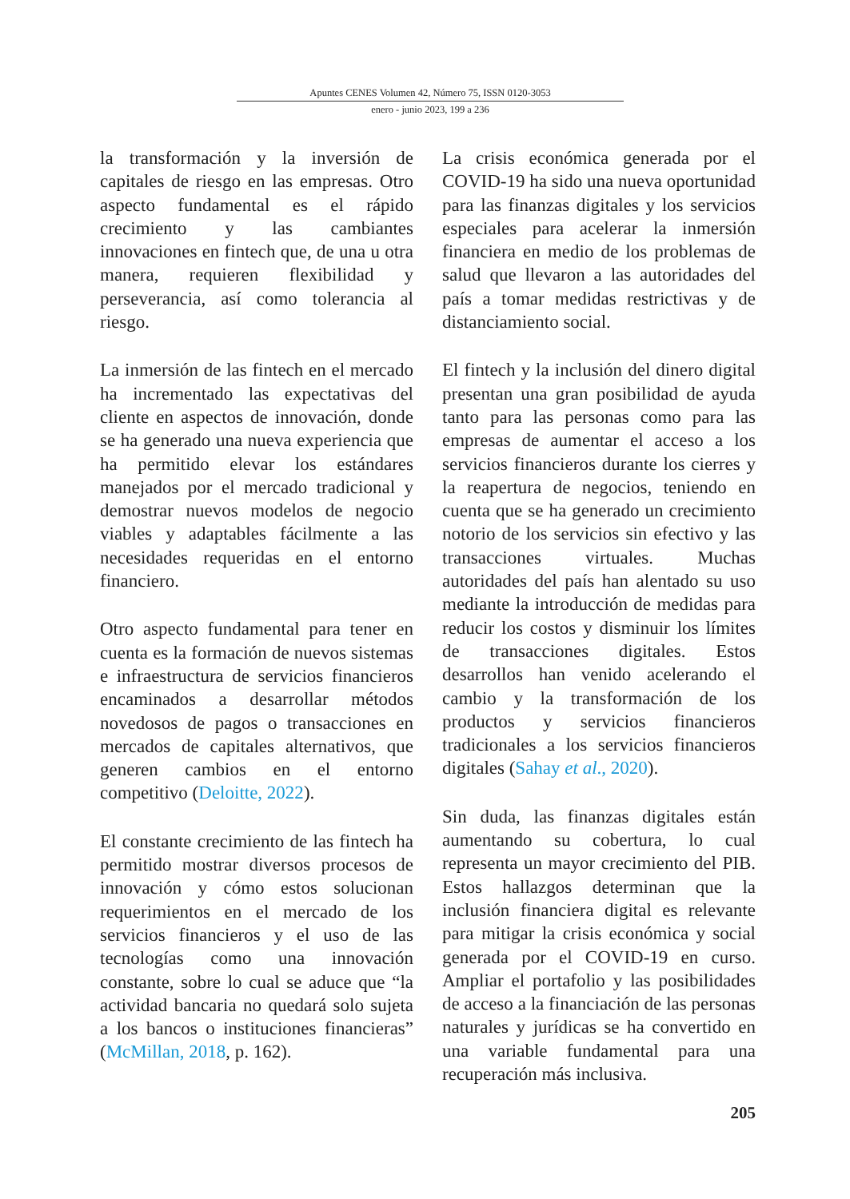Apuntes CENES Volumen 42, Número 75, ISSN 0120-3053
enero - junio 2023, 199 a 236
la transformación y la inversión de capitales de riesgo en las empresas. Otro aspecto fundamental es el rápido crecimiento y las cambiantes innovaciones en fintech que, de una u otra manera, requieren flexibilidad y perseverancia, así como tolerancia al riesgo.
La inmersión de las fintech en el mercado ha incrementado las expectativas del cliente en aspectos de innovación, donde se ha generado una nueva experiencia que ha permitido elevar los estándares manejados por el mercado tradicional y demostrar nuevos modelos de negocio viables y adaptables fácilmente a las necesidades requeridas en el entorno financiero.
Otro aspecto fundamental para tener en cuenta es la formación de nuevos sistemas e infraestructura de servicios financieros encaminados a desarrollar métodos novedosos de pagos o transacciones en mercados de capitales alternativos, que generen cambios en el entorno competitivo (Deloitte, 2022).
El constante crecimiento de las fintech ha permitido mostrar diversos procesos de innovación y cómo estos solucionan requerimientos en el mercado de los servicios financieros y el uso de las tecnologías como una innovación constante, sobre lo cual se aduce que “la actividad bancaria no quedará solo sujeta a los bancos o instituciones financieras” (McMillan, 2018, p. 162).
La crisis económica generada por el COVID-19 ha sido una nueva oportunidad para las finanzas digitales y los servicios especiales para acelerar la inmersión financiera en medio de los problemas de salud que llevaron a las autoridades del país a tomar medidas restrictivas y de distanciamiento social.
El fintech y la inclusión del dinero digital presentan una gran posibilidad de ayuda tanto para las personas como para las empresas de aumentar el acceso a los servicios financieros durante los cierres y la reapertura de negocios, teniendo en cuenta que se ha generado un crecimiento notorio de los servicios sin efectivo y las transacciones virtuales. Muchas autoridades del país han alentado su uso mediante la introducción de medidas para reducir los costos y disminuir los límites de transacciones digitales. Estos desarrollos han venido acelerando el cambio y la transformación de los productos y servicios financieros tradicionales a los servicios financieros digitales (Sahay et al., 2020).
Sin duda, las finanzas digitales están aumentando su cobertura, lo cual representa un mayor crecimiento del PIB. Estos hallazgos determinan que la inclusión financiera digital es relevante para mitigar la crisis económica y social generada por el COVID-19 en curso. Ampliar el portafolio y las posibilidades de acceso a la financiación de las personas naturales y jurídicas se ha convertido en una variable fundamental para una recuperación más inclusiva.
205